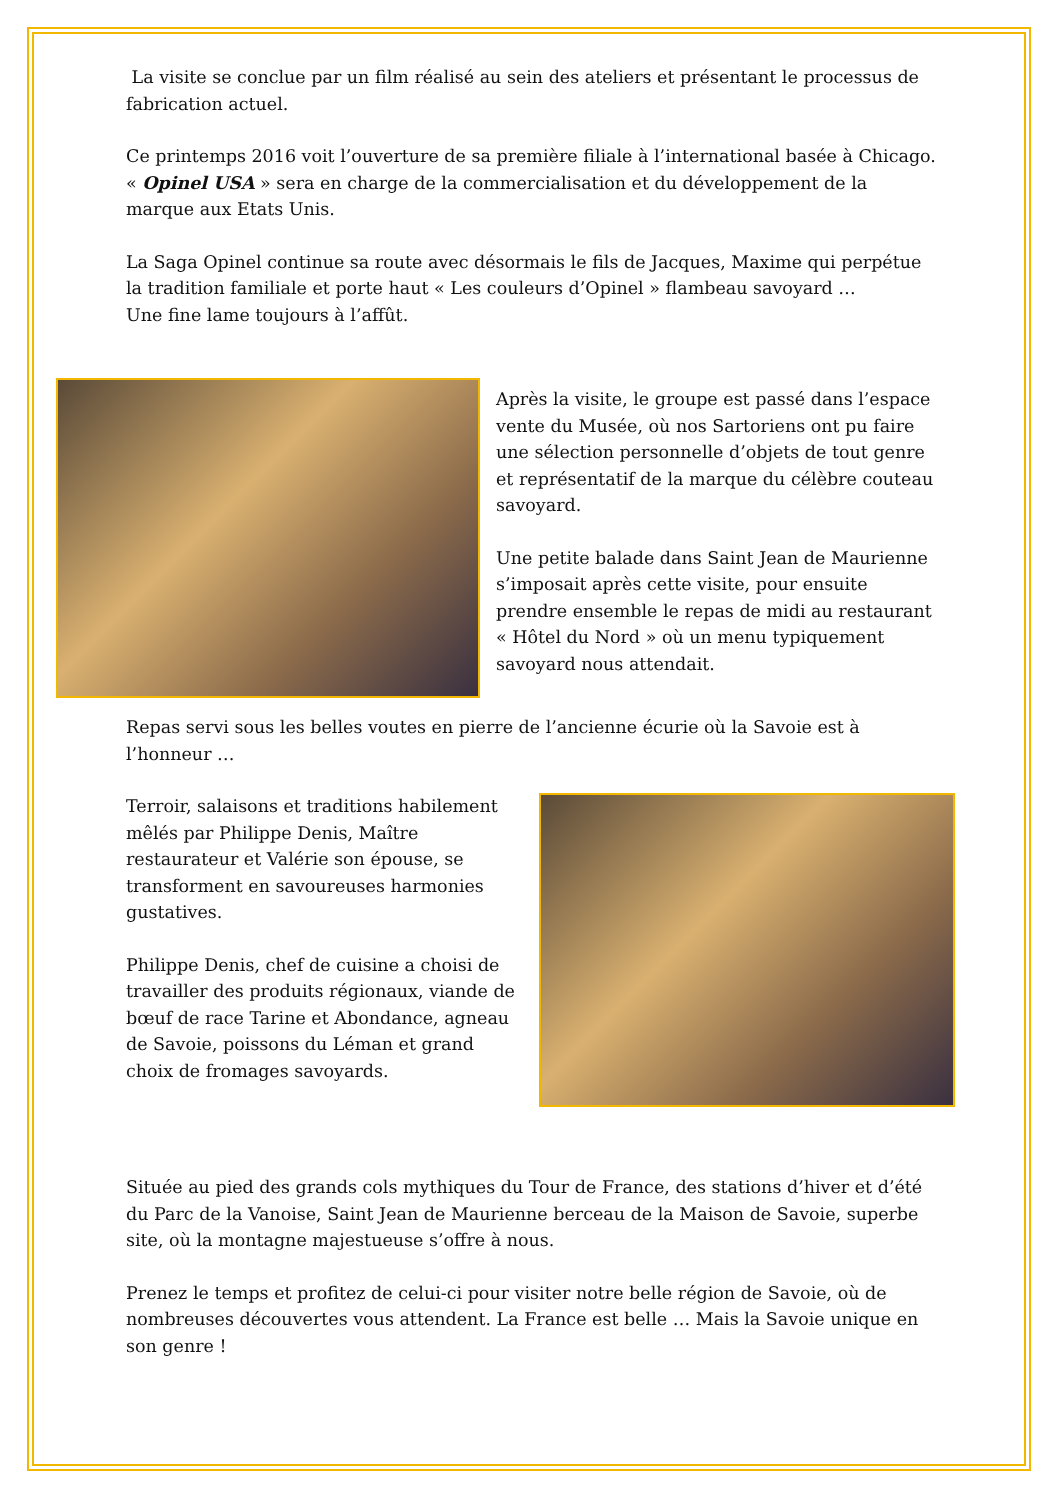La visite se conclue par un film réalisé au sein des ateliers et présentant le processus de fabrication actuel.
Ce printemps 2016 voit l’ouverture de sa première filiale à l’international basée à Chicago. « Opinel USA » sera en charge de la commercialisation et du développement de la marque aux Etats Unis.
La Saga Opinel continue sa route avec désormais le fils de Jacques, Maxime qui perpétue la tradition familiale et porte haut « Les couleurs d’Opinel » flambeau savoyard …
Une fine lame toujours à l’affût.
Après la visite, le groupe est passé dans l’espace vente du Musée, où nos Sartoriens ont pu faire une sélection personnelle d’objets de tout genre et représentatif de la marque du célèbre couteau savoyard.
Une petite balade dans Saint Jean de Maurienne s’imposait après cette visite, pour ensuite prendre ensemble le repas de midi au restaurant « Hôtel du Nord » où un menu typiquement savoyard nous attendait.
Repas servi sous les belles voutes en pierre de l’ancienne écurie où la Savoie est à l’honneur …
Terroir, salaisons et traditions habilement mêlés par Philippe Denis, Maître restaurateur et Valérie son épouse, se transforment en savoureuses harmonies gustatives.
Philippe Denis, chef de cuisine a choisi de travailler des produits régionaux, viande de bœuf de race Tarine et Abondance, agneau de Savoie, poissons du Léman et grand choix de fromages savoyards.
Située au pied des grands cols mythiques du Tour de France, des stations d’hiver et d’été du Parc de la Vanoise, Saint Jean de Maurienne berceau de la Maison de Savoie, superbe site, où la montagne majestueuse s’offre à nous.
Prenez le temps et profitez de celui-ci pour visiter notre belle région de Savoie, où de nombreuses découvertes vous attendent. La France est belle … Mais la Savoie unique en son genre !